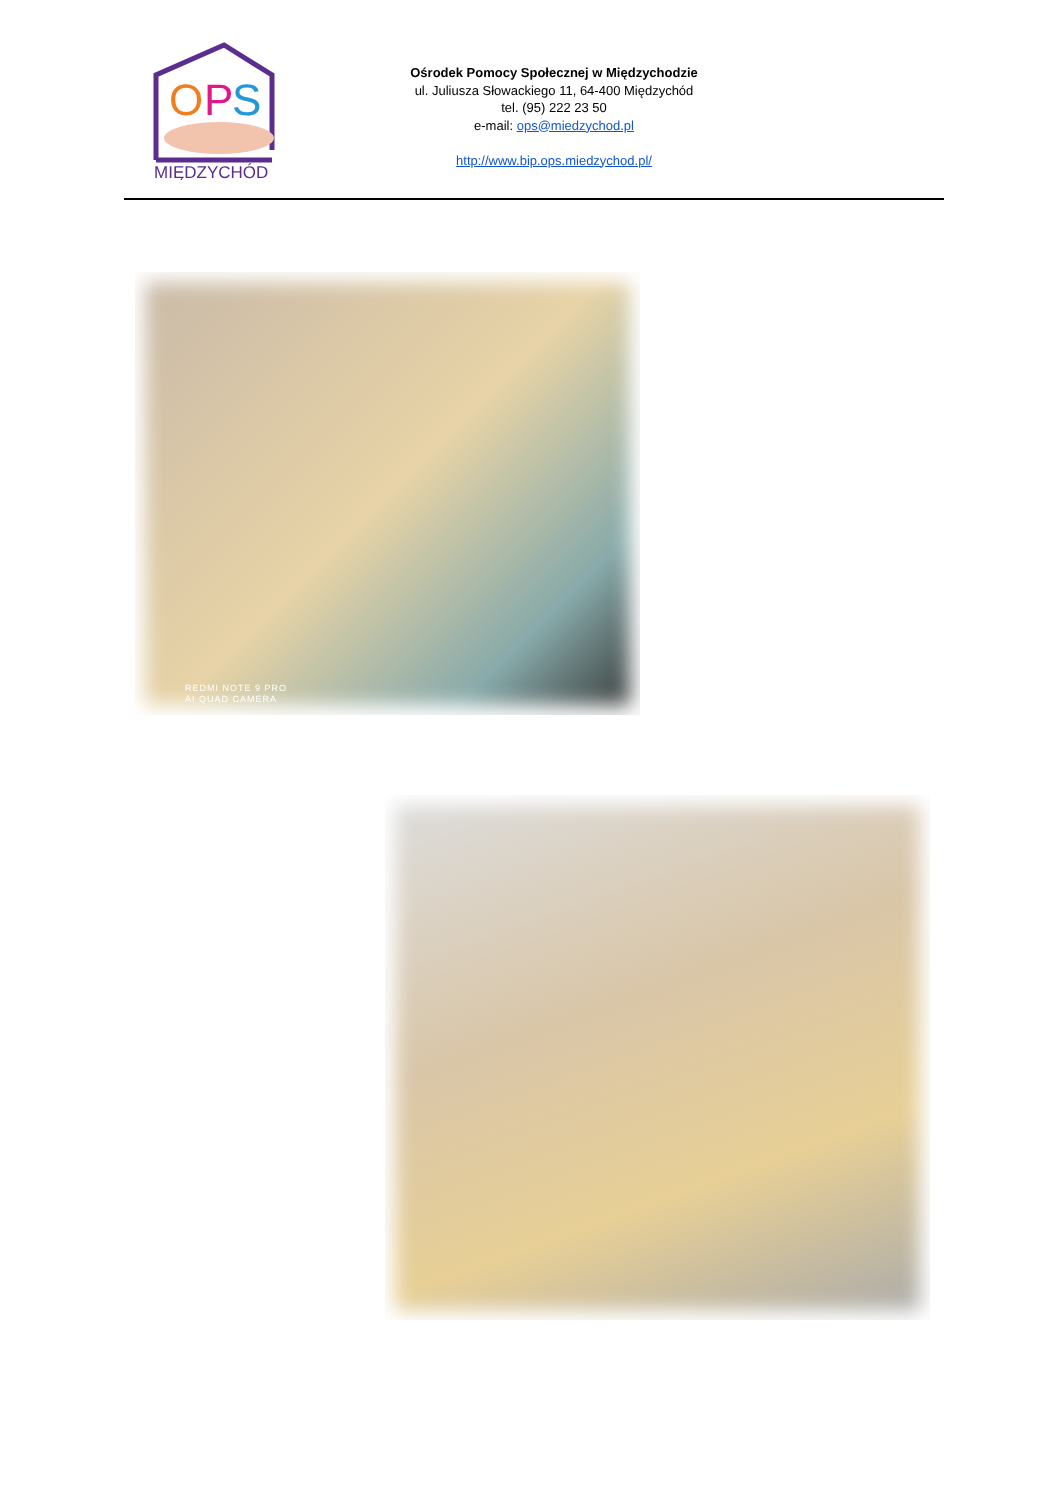O
P
S
MIĘDZYCHÓD
Ośrodek Pomocy Społecznej w Międzychodzie
ul. Juliusza Słowackiego 11, 64-400 Międzychód
tel. (95) 222 23 50
e-mail: ops@miedzychod.pl
http://www.bip.ops.miedzychod.pl/
REDMI NOTE 9 PRO
AI QUAD CAMERA